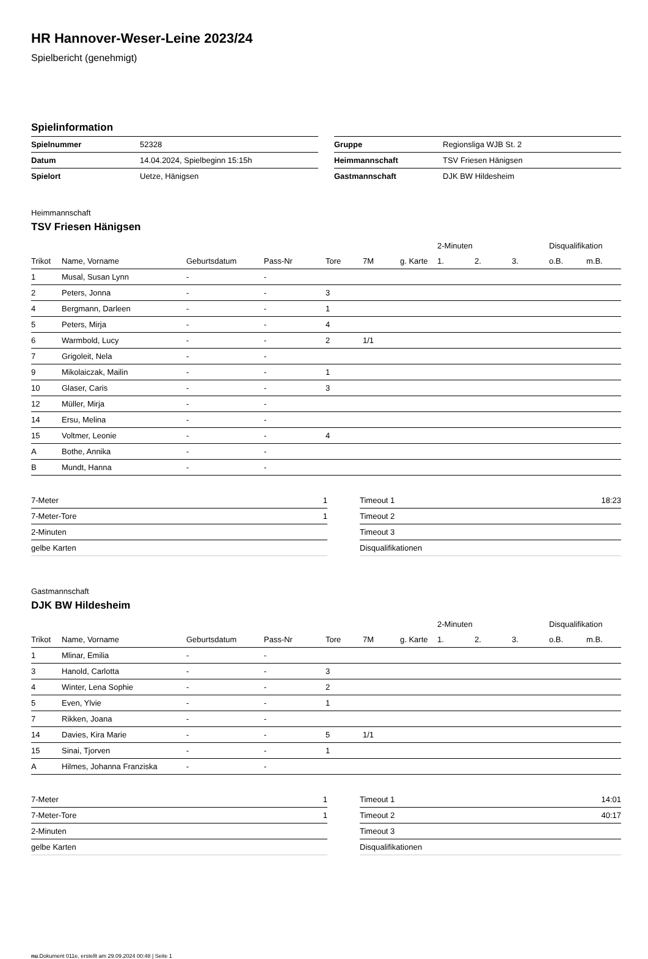HR Hannover-Weser-Leine 2023/24
Spielbericht (genehmigt)
Spielinformation
| Spielnummer | 52328 |
| Datum | 14.04.2024, Spielbeginn 15:15h |
| Spielort | Uetze, Hänigsen |
| Gruppe | Regionsliga WJB St. 2 |
| Heimmannschaft | TSV Friesen Hänigsen |
| Gastmannschaft | DJK BW Hildesheim |
Heimmannschaft
TSV Friesen Hänigsen
| | | | | | | | 2-Minuten | | | Disqualifikation | |
| --- | --- | --- | --- | --- | --- | --- | --- | --- | --- | --- | --- |
| Trikot | Name, Vorname | Geburtsdatum | Pass-Nr | Tore | 7M | g. Karte | 1. | 2. | 3. | o.B. | m.B. |
| 1 | Musal, Susan Lynn | - | - | | | | | | | | |
| 2 | Peters, Jonna | - | - | 3 | | | | | | | |
| 4 | Bergmann, Darleen | - | - | 1 | | | | | | | |
| 5 | Peters, Mirja | - | - | 4 | | | | | | | |
| 6 | Warmbold, Lucy | - | - | 2 | 1/1 | | | | | | |
| 7 | Grigoleit, Nela | - | - | | | | | | | | |
| 9 | Mikolaiczak, Mailin | - | - | 1 | | | | | | | |
| 10 | Glaser, Caris | - | - | 3 | | | | | | | |
| 12 | Müller, Mirja | - | - | | | | | | | | |
| 14 | Ersu, Melina | - | - | | | | | | | | |
| 15 | Voltmer, Leonie | - | - | 4 | | | | | | | |
| A | Bothe, Annika | - | - | | | | | | | | |
| B | Mundt, Hanna | - | - | | | | | | | | |
| 7-Meter | 1 |
| 7-Meter-Tore | 1 |
| 2-Minuten | |
| gelbe Karten | |
| Timeout 1 | 18:23 |
| Timeout 2 | |
| Timeout 3 | |
| Disqualifikationen | |
Gastmannschaft
DJK BW Hildesheim
| | | | | | | | 2-Minuten | | | Disqualifikation | |
| --- | --- | --- | --- | --- | --- | --- | --- | --- | --- | --- | --- |
| Trikot | Name, Vorname | Geburtsdatum | Pass-Nr | Tore | 7M | g. Karte | 1. | 2. | 3. | o.B. | m.B. |
| 1 | Mlinar, Emilia | - | - | | | | | | | | |
| 3 | Hanold, Carlotta | - | - | 3 | | | | | | | |
| 4 | Winter, Lena Sophie | - | - | 2 | | | | | | | |
| 5 | Even, Ylvie | - | - | 1 | | | | | | | |
| 7 | Rikken, Joana | - | - | | | | | | | | |
| 14 | Davies, Kira Marie | - | - | 5 | 1/1 | | | | | | |
| 15 | Sinai, Tjorven | - | - | 1 | | | | | | | |
| A | Hilmes, Johanna Franziska | - | - | | | | | | | | |
| 7-Meter | 1 |
| 7-Meter-Tore | 1 |
| 2-Minuten | |
| gelbe Karten | |
| Timeout 1 | 14:01 |
| Timeout 2 | 40:17 |
| Timeout 3 | |
| Disqualifikationen | |
nu.Dokument 011e, erstellt am 29.09.2024 00:48 | Seite 1